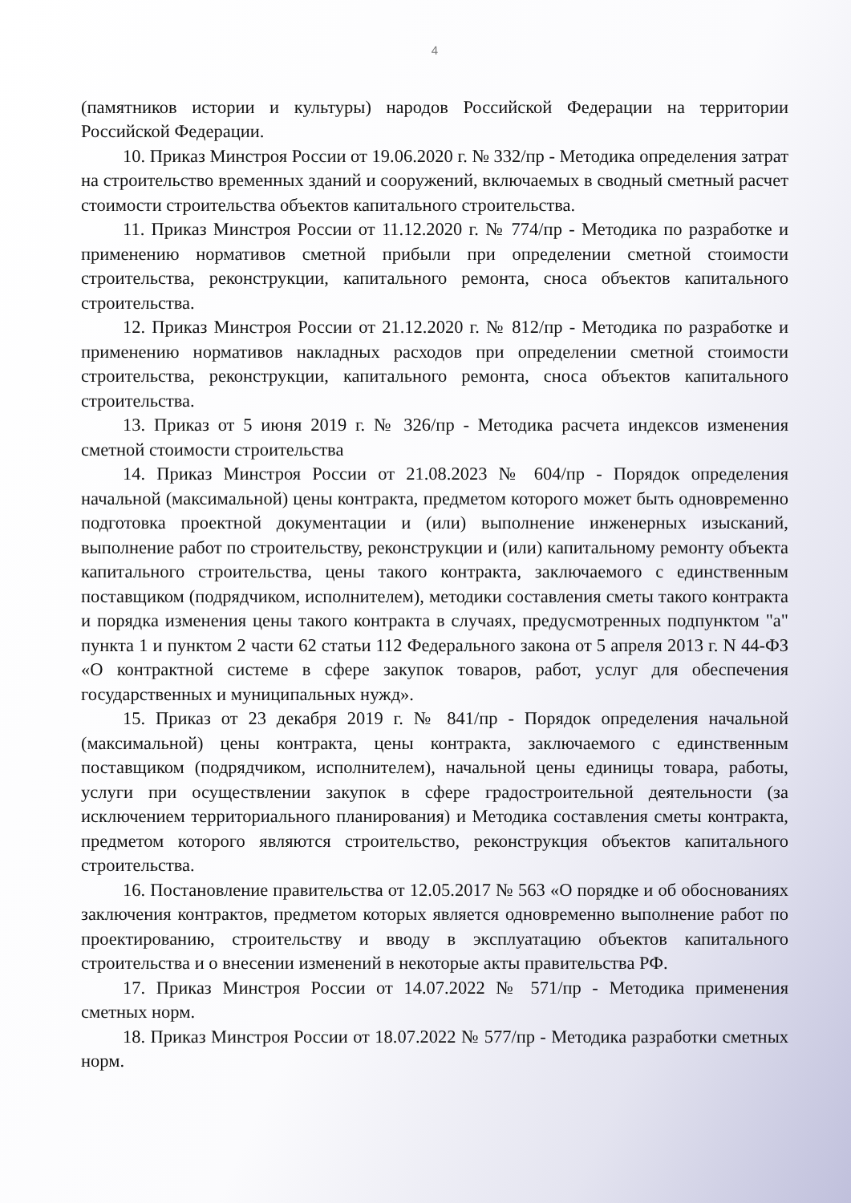4
(памятников истории и культуры) народов Российской Федерации на территории Российской Федерации.
10. Приказ Минстроя России от 19.06.2020 г. № 332/пр - Методика определения затрат на строительство временных зданий и сооружений, включаемых в сводный сметный расчет стоимости строительства объектов капитального строительства.
11. Приказ Минстроя России от 11.12.2020 г. № 774/пр - Методика по разработке и применению нормативов сметной прибыли при определении сметной стоимости строительства, реконструкции, капитального ремонта, сноса объектов капитального строительства.
12. Приказ Минстроя России от 21.12.2020 г. № 812/пр - Методика по разработке и применению нормативов накладных расходов при определении сметной стоимости строительства, реконструкции, капитального ремонта, сноса объектов капитального строительства.
13. Приказ от 5 июня 2019 г. № 326/пр - Методика расчета индексов изменения сметной стоимости строительства
14. Приказ Минстроя России от 21.08.2023 № 604/пр - Порядок определения начальной (максимальной) цены контракта, предметом которого может быть одновременно подготовка проектной документации и (или) выполнение инженерных изысканий, выполнение работ по строительству, реконструкции и (или) капитальному ремонту объекта капитального строительства, цены такого контракта, заключаемого с единственным поставщиком (подрядчиком, исполнителем), методики составления сметы такого контракта и порядка изменения цены такого контракта в случаях, предусмотренных подпунктом "а" пункта 1 и пунктом 2 части 62 статьи 112 Федерального закона от 5 апреля 2013 г. N 44-ФЗ «О контрактной системе в сфере закупок товаров, работ, услуг для обеспечения государственных и муниципальных нужд».
15. Приказ от 23 декабря 2019 г. № 841/пр - Порядок определения начальной (максимальной) цены контракта, цены контракта, заключаемого с единственным поставщиком (подрядчиком, исполнителем), начальной цены единицы товара, работы, услуги при осуществлении закупок в сфере градостроительной деятельности (за исключением территориального планирования) и Методика составления сметы контракта, предметом которого являются строительство, реконструкция объектов капитального строительства.
16. Постановление правительства от 12.05.2017 № 563 «О порядке и об обоснованиях заключения контрактов, предметом которых является одновременно выполнение работ по проектированию, строительству и вводу в эксплуатацию объектов капитального строительства и о внесении изменений в некоторые акты правительства РФ.
17. Приказ Минстроя России от 14.07.2022 № 571/пр - Методика применения сметных норм.
18. Приказ Минстроя России от 18.07.2022 № 577/пр - Методика разработки сметных норм.